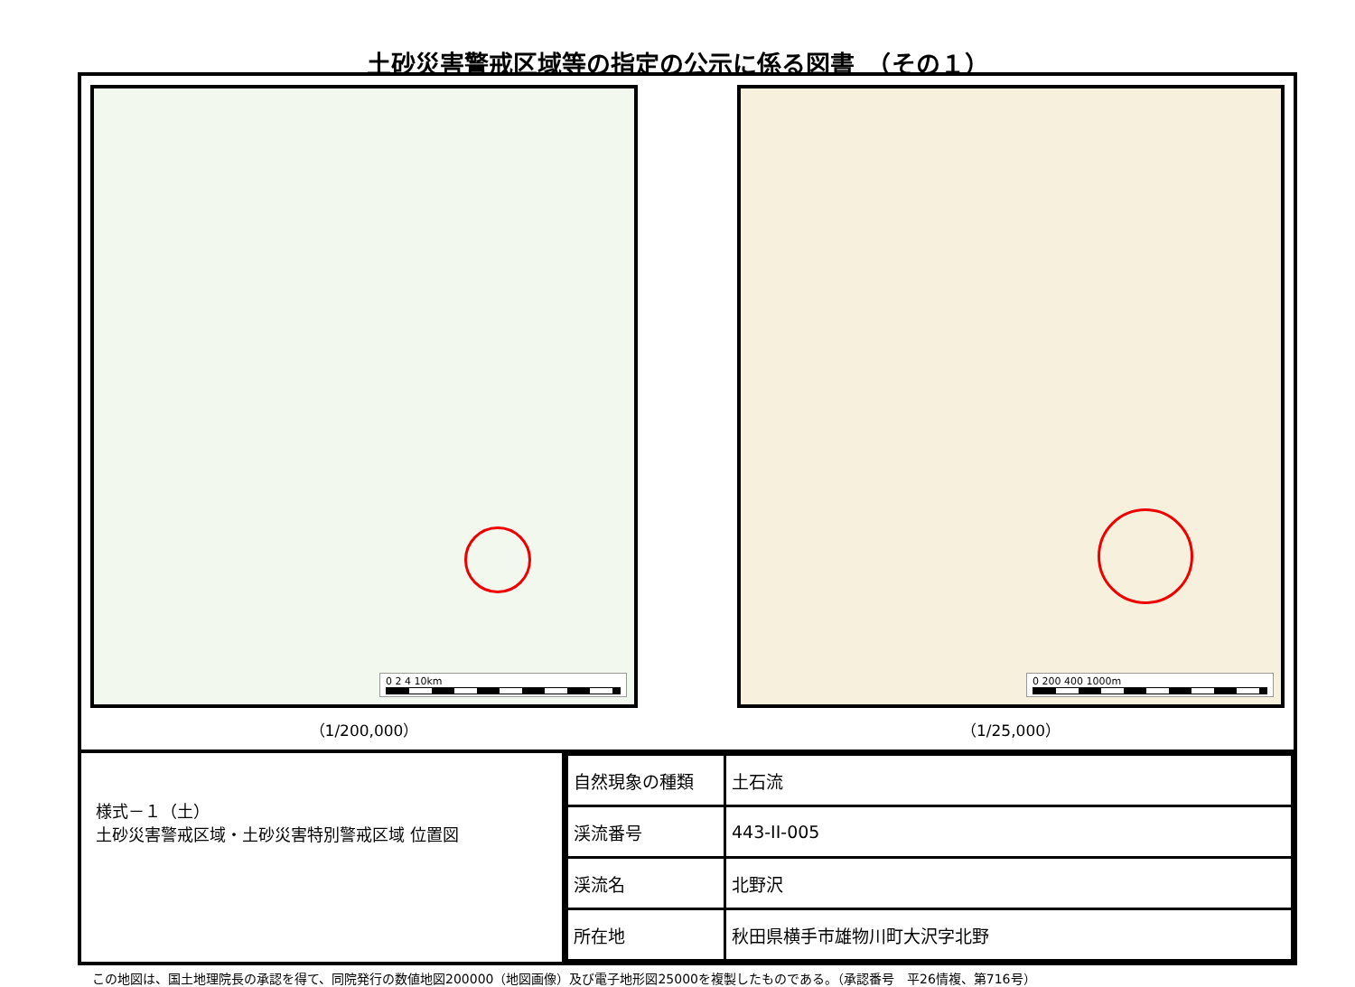土砂災害警戒区域等の指定の公示に係る図書　（その１）
0 2 4 10km
（1/200,000）
0 200 400 1000m
（1/25,000）
様式－１（土）
土砂災害警戒区域・土砂災害特別警戒区域 位置図
| 自然現象の種類 | 土石流 |
| 渓流番号 | 443-II-005 |
| 渓流名 | 北野沢 |
| 所在地 | 秋田県横手市雄物川町大沢字北野 |
この地図は、国土地理院長の承認を得て、同院発行の数値地図200000（地図画像）及び電子地形図25000を複製したものである。（承認番号　平26情複、第716号）